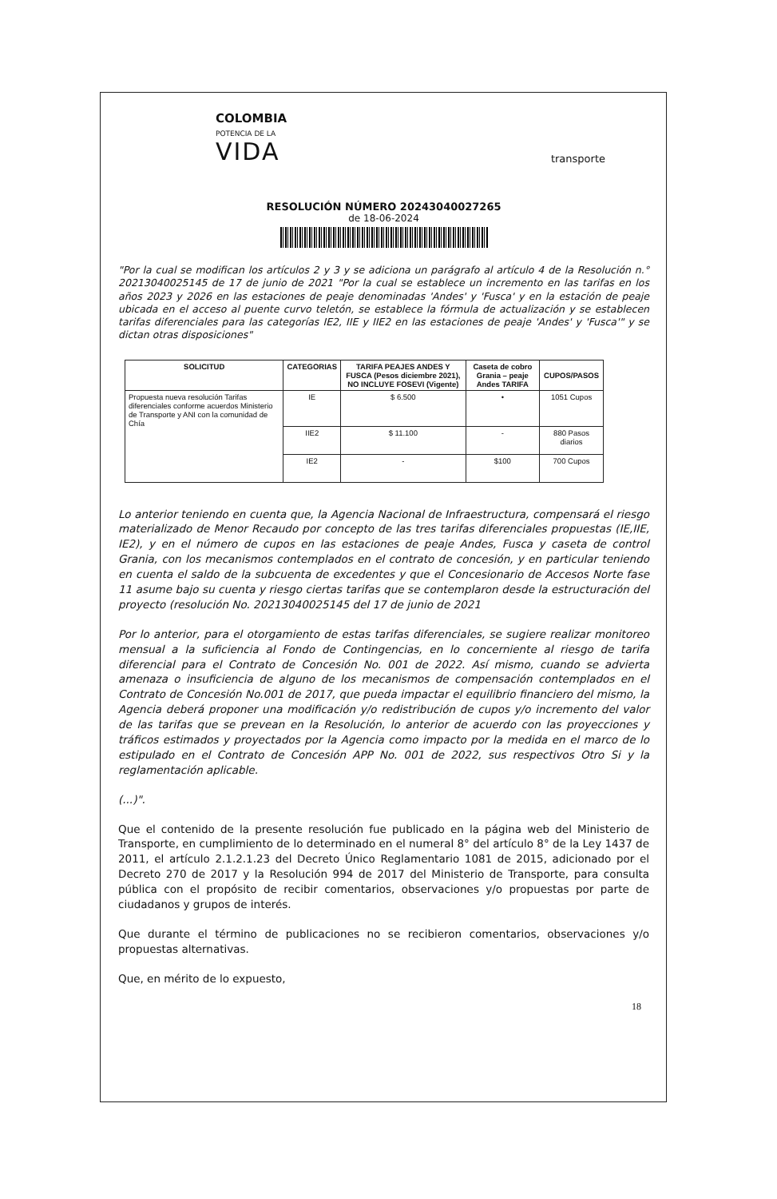COLOMBIA
POTENCIA DE LA
VIDA
transporte
RESOLUCIÓN NÚMERO 20243040027265
de 18-06-2024
"Por la cual se modifican los artículos 2 y 3 y se adiciona un parágrafo al artículo 4 de la Resolución n.° 20213040025145 de 17 de junio de 2021 "Por la cual se establece un incremento en las tarifas en los años 2023 y 2026 en las estaciones de peaje denominadas 'Andes' y 'Fusca' y en la estación de peaje ubicada en el acceso al puente curvo teletón, se establece la fórmula de actualización y se establecen tarifas diferenciales para las categorías IE2, IIE y IIE2 en las estaciones de peaje 'Andes' y 'Fusca'" y se dictan otras disposiciones"
| SOLICITUD | CATEGORIAS | TARIFA PEAJES ANDES Y FUSCA (Pesos diciembre 2021), NO INCLUYE FOSEVI (Vigente) | Caseta de cobro Grania – peaje Andes TARIFA | CUPOS/PASOS |
| --- | --- | --- | --- | --- |
| Propuesta nueva resolución Tarifas diferenciales conforme acuerdos Ministerio de Transporte y ANI con la comunidad de Chía | IE | $ 6.500 | • | 1051 Cupos |
| | IIE2 | $ 11.100 | - | 880 Pasos diarios |
| | IE2 | - | $100 | 700 Cupos |
Lo anterior teniendo en cuenta que, la Agencia Nacional de Infraestructura, compensará el riesgo materializado de Menor Recaudo por concepto de las tres tarifas diferenciales propuestas (IE,IIE, IE2), y en el número de cupos en las estaciones de peaje Andes, Fusca y caseta de control Grania, con los mecanismos contemplados en el contrato de concesión, y en particular teniendo en cuenta el saldo de la subcuenta de excedentes y que el Concesionario de Accesos Norte fase 11 asume bajo su cuenta y riesgo ciertas tarifas que se contemplaron desde la estructuración del proyecto (resolución No. 20213040025145 del 17 de junio de 2021
Por lo anterior, para el otorgamiento de estas tarifas diferenciales, se sugiere realizar monitoreo mensual a la suficiencia al Fondo de Contingencias, en lo concerniente al riesgo de tarifa diferencial para el Contrato de Concesión No. 001 de 2022. Así mismo, cuando se advierta amenaza o insuficiencia de alguno de los mecanismos de compensación contemplados en el Contrato de Concesión No.001 de 2017, que pueda impactar el equilibrio financiero del mismo, la Agencia deberá proponer una modificación y/o redistribución de cupos y/o incremento del valor de las tarifas que se prevean en la Resolución, lo anterior de acuerdo con las proyecciones y tráficos estimados y proyectados por la Agencia como impacto por la medida en el marco de lo estipulado en el Contrato de Concesión APP No. 001 de 2022, sus respectivos Otro Si y la reglamentación aplicable.
(...)".
Que el contenido de la presente resolución fue publicado en la página web del Ministerio de Transporte, en cumplimiento de lo determinado en el numeral 8° del artículo 8° de la Ley 1437 de 2011, el artículo 2.1.2.1.23 del Decreto Único Reglamentario 1081 de 2015, adicionado por el Decreto 270 de 2017 y la Resolución 994 de 2017 del Ministerio de Transporte, para consulta pública con el propósito de recibir comentarios, observaciones y/o propuestas por parte de ciudadanos y grupos de interés.
Que durante el término de publicaciones no se recibieron comentarios, observaciones y/o propuestas alternativas.
Que, en mérito de lo expuesto,
18